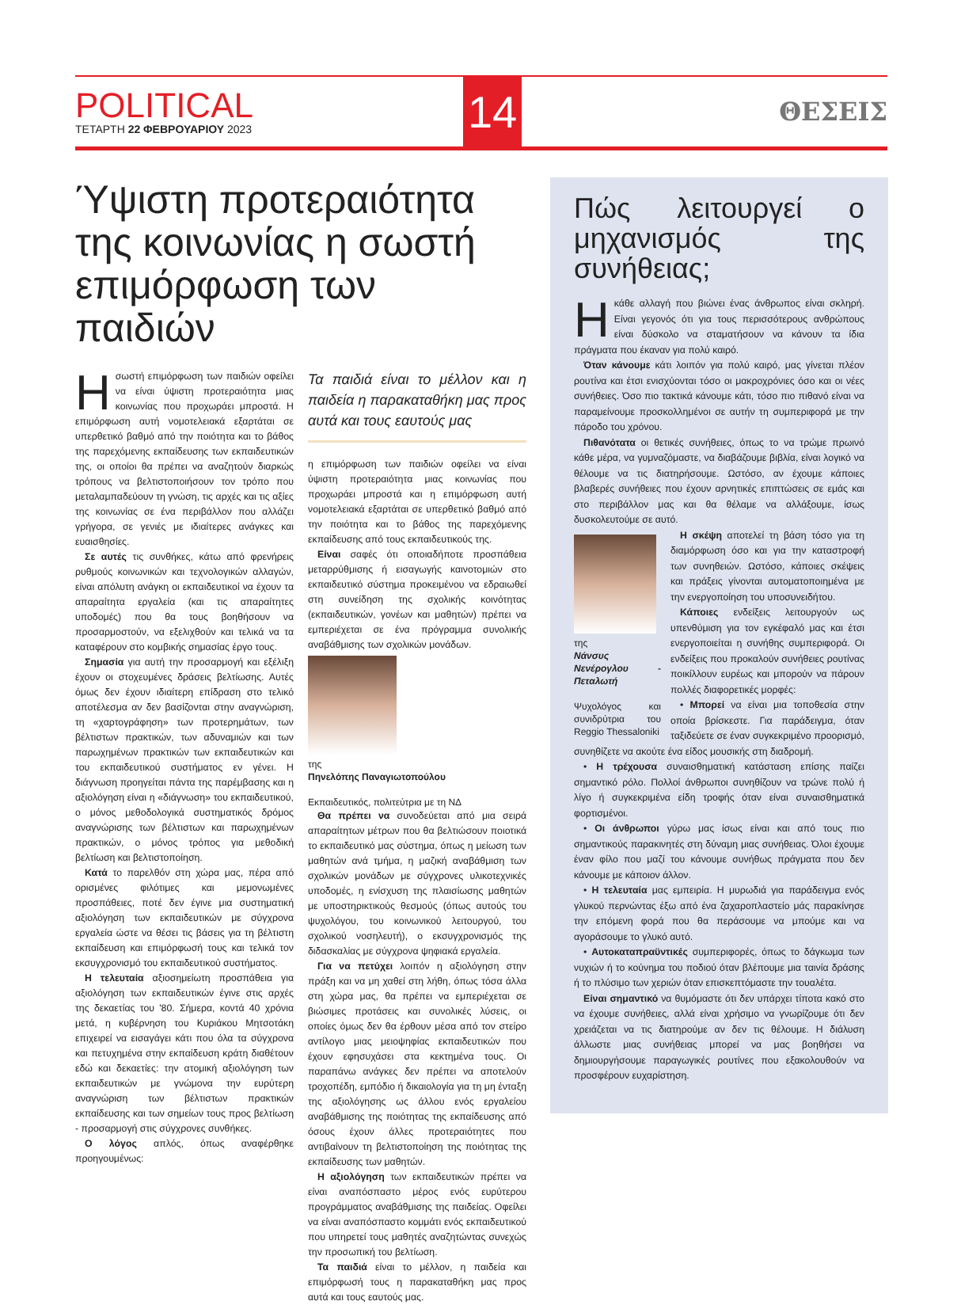POLITICAL
ΤΕΤΑΡΤΗ 22 ΦΕΒΡΟΥΑΡΙΟΥ 2023
14
ΘΕΣΕΙΣ
Ύψιστη προτεραιότητα της κοινωνίας η σωστή επιμόρφωση των παιδιών
Ησωστή επιμόρφωση των παιδιών οφείλει να είναι ύψιστη προτεραιότητα μιας κοινωνίας που προχωράει μπροστά. Η επιμόρφωση αυτή νομοτελειακά εξαρτάται σε υπερθετικό βαθμό από την ποιότητα και το βάθος της παρεχόμενης εκπαίδευσης των εκπαιδευτικών της, οι οποίοι θα πρέπει να αναζητούν διαρκώς τρόπους να βελτιστοποιήσουν τον τρόπο που μεταλαμπαδεύουν τη γνώση, τις αρχές και τις αξίες της κοινωνίας σε ένα περιβάλλον που αλλάζει γρήγορα, σε γενιές με ιδιαίτερες ανάγκες και ευαισθησίες.
Σε αυτές τις συνθήκες, κάτω από φρενήρεις ρυθμούς κοινωνικών και τεχνολογικών αλλαγών, είναι απόλυτη ανάγκη οι εκπαιδευτικοί να έχουν τα απαραίτητα εργαλεία (και τις απαραίτητες υποδομές) που θα τους βοηθήσουν να προσαρμοστούν, να εξελιχθούν και τελικά να τα καταφέρουν στο κομβικής σημασίας έργο τους.
Σημασία για αυτή την προσαρμογή και εξέλιξη έχουν οι στοχευμένες δράσεις βελτίωσης. Αυτές όμως δεν έχουν ιδιαίτερη επίδραση στο τελικό αποτέλεσμα αν δεν βασίζονται στην αναγνώριση, τη «χαρτογράφηση» των προτερημάτων, των βέλτιστων πρακτικών, των αδυναμιών και των παρωχημένων πρακτικών των εκπαιδευτικών και του εκπαιδευτικού συστήματος εν γένει. Η διάγνωση προηγείται πάντα της παρέμβασης και η αξιολόγηση είναι η «διάγνωση» του εκπαιδευτικού, ο μόνος μεθοδολογικά συστηματικός δρόμος αναγνώρισης των βέλτιστων και παρωχημένων πρακτικών, ο μόνος τρόπος για μεθοδική βελτίωση και βελτιστοποίηση.
Κατά το παρελθόν στη χώρα μας, πέρα από ορισμένες φιλότιμες και μεμονωμένες προσπάθειες, ποτέ δεν έγινε μια συστηματική αξιολόγηση των εκπαιδευτικών με σύγχρονα εργαλεία ώστε να θέσει τις βάσεις για τη βέλτιστη εκπαίδευση και επιμόρφωσή τους και τελικά τον εκσυγχρονισμό του εκπαιδευτικού συστήματος.
Η τελευταία αξιοσημείωτη προσπάθεια για αξιολόγηση των εκπαιδευτικών έγινε στις αρχές της δεκαετίας του '80. Σήμερα, κοντά 40 χρόνια μετά, η κυβέρνηση του Κυριάκου Μητσοτάκη επιχειρεί να εισαγάγει κάτι που όλα τα σύγχρονα και πετυχημένα στην εκπαίδευση κράτη διαθέτουν εδώ και δεκαετίες: την ατομική αξιολόγηση των εκπαιδευτικών με γνώμονα την ευρύτερη αναγνώριση των βέλτιστων πρακτικών εκπαίδευσης και των σημείων τους προς βελτίωση - προσαρμογή στις σύγχρονες συνθήκες.
Ο λόγος απλός, όπως αναφέρθηκε προηγουμένως:
Τα παιδιά είναι το μέλλον και η παιδεία η παρακαταθήκη μας προς αυτά και τους εαυτούς μας
η επιμόρφωση των παιδιών οφείλει να είναι ύψιστη προτεραιότητα μιας κοινωνίας που προχωράει μπροστά και η επιμόρφωση αυτή νομοτελειακά εξαρτάται σε υπερθετικό βαθμό από την ποιότητα και το βάθος της παρεχόμενης εκπαίδευσης από τους εκπαιδευτικούς της.
Είναι σαφές ότι οποιαδήποτε προσπάθεια μεταρρύθμισης ή εισαγωγής καινοτομιών στο εκπαιδευτικό σύστημα προκειμένου να εδραιωθεί στη συνείδηση της σχολικής κοινότητας (εκπαιδευτικών, γονέων και μαθητών) πρέπει να εμπεριέχεται σε ένα πρόγραμμα συνολικής αναβάθμισης των σχολικών μονάδων.
της
Πηνελόπης Παναγιωτοπούλου
Εκπαιδευτικός, πολιτεύτρια με τη ΝΔ
Θα πρέπει να συνοδεύεται από μια σειρά απαραίτητων μέτρων που θα βελτιώσουν ποιοτικά το εκπαιδευτικό μας σύστημα, όπως η μείωση των μαθητών ανά τμήμα, η μαζική αναβάθμιση των σχολικών μονάδων με σύγχρονες υλικοτεχνικές υποδομές, η ενίσχυση της πλαισίωσης μαθητών με υποστηρικτικούς θεσμούς (όπως αυτούς του ψυχολόγου, του κοινωνικού λειτουργού, του σχολικού νοσηλευτή), ο εκσυγχρονισμός της διδασκαλίας με σύγχρονα ψηφιακά εργαλεία.
Για να πετύχει λοιπόν η αξιολόγηση στην πράξη και να μη χαθεί στη λήθη, όπως τόσα άλλα στη χώρα μας, θα πρέπει να εμπεριέχεται σε βιώσιμες προτάσεις και συνολικές λύσεις, οι οποίες όμως δεν θα έρθουν μέσα από τον στείρο αντίλογο μιας μειοψηφίας εκπαιδευτικών που έχουν εφησυχάσει στα κεκτημένα τους. Οι παραπάνω ανάγκες δεν πρέπει να αποτελούν τροχοπέδη, εμπόδιο ή δικαιολογία για τη μη ένταξη της αξιολόγησης ως άλλου ενός εργαλείου αναβάθμισης της ποιότητας της εκπαίδευσης από όσους έχουν άλλες προτεραιότητες που αντιβαίνουν τη βελτιστοποίηση της ποιότητας της εκπαίδευσης των μαθητών.
Η αξιολόγηση των εκπαιδευτικών πρέπει να είναι αναπόσπαστο μέρος ενός ευρύτερου προγράμματος αναβάθμισης της παιδείας. Οφείλει να είναι αναπόσπαστο κομμάτι ενός εκπαιδευτικού που υπηρετεί τους μαθητές αναζητώντας συνεχώς την προσωπική του βελτίωση.
Τα παιδιά είναι το μέλλον, η παιδεία και επιμόρφωσή τους η παρακαταθήκη μας προς αυτά και τους εαυτούς μας.
Πώς λειτουργεί ο μηχανισμός της συνήθειας;
Ηκάθε αλλαγή που βιώνει ένας άνθρωπος είναι σκληρή. Είναι γεγονός ότι για τους περισσότερους ανθρώπους είναι δύσκολο να σταματήσουν να κάνουν τα ίδια πράγματα που έκαναν για πολύ καιρό.
Όταν κάνουμε κάτι λοιπόν για πολύ καιρό, μας γίνεται πλέον ρουτίνα και έτσι ενισχύονται τόσο οι μακροχρόνιες όσο και οι νέες συνήθειες. Όσο πιο τακτικά κάνουμε κάτι, τόσο πιο πιθανό είναι να παραμείνουμε προσκολλημένοι σε αυτήν τη συμπεριφορά με την πάροδο του χρόνου.
Πιθανότατα οι θετικές συνήθειες, όπως το να τρώμε πρωινό κάθε μέρα, να γυμναζόμαστε, να διαβάζουμε βιβλία, είναι λογικό να θέλουμε να τις διατηρήσουμε. Ωστόσο, αν έχουμε κάποιες βλαβερές συνήθειες που έχουν αρνητικές επιπτώσεις σε εμάς και στο περιβάλλον μας και θα θέλαμε να αλλάξουμε, ίσως δυσκολευτούμε σε αυτό.
της
Νάνσυς Νενέρογλου - Πεταλωτή
Ψυχολόγος και συνιδρύτρια του Reggio Thessaloniki
Η σκέψη αποτελεί τη βάση τόσο για τη διαμόρφωση όσο και για την καταστροφή των συνηθειών. Ωστόσο, κάποιες σκέψεις και πράξεις γίνονται αυτοματοποιημένα με την ενεργοποίηση του υποσυνειδήτου.
Κάποιες ενδείξεις λειτουργούν ως υπενθύμιση για τον εγκέφαλό μας και έτσι ενεργοποιείται η συνήθης συμπεριφορά. Οι ενδείξεις που προκαλούν συνήθειες ρουτίνας ποικίλλουν ευρέως και μπορούν να πάρουν πολλές διαφορετικές μορφές:
• Μπορεί να είναι μια τοποθεσία στην οποία βρίσκεστε. Για παράδειγμα, όταν ταξιδεύετε σε έναν συγκεκριμένο προορισμό, συνηθίζετε να ακούτε ένα είδος μουσικής στη διαδρομή.
• Η τρέχουσα συναισθηματική κατάσταση επίσης παίζει σημαντικό ρόλο. Πολλοί άνθρωποι συνηθίζουν να τρώνε πολύ ή λίγο ή συγκεκριμένα είδη τροφής όταν είναι συναισθηματικά φορτισμένοι.
• Οι άνθρωποι γύρω μας ίσως είναι και από τους πιο σημαντικούς παρακινητές στη δύναμη μιας συνήθειας. Όλοι έχουμε έναν φίλο που μαζί του κάνουμε συνήθως πράγματα που δεν κάνουμε με κάποιον άλλον.
• Η τελευταία μας εμπειρία. Η μυρωδιά για παράδειγμα ενός γλυκού περνώντας έξω από ένα ζαχαροπλαστείο μάς παρακίνησε την επόμενη φορά που θα περάσουμε να μπούμε και να αγοράσουμε το γλυκό αυτό.
• Αυτοκαταπραϋντικές συμπεριφορές, όπως το δάγκωμα των νυχιών ή το κούνημα του ποδιού όταν βλέπουμε μια ταινία δράσης ή το πλύσιμο των χεριών όταν επισκεπτόμαστε την τουαλέτα.
Είναι σημαντικό να θυμόμαστε ότι δεν υπάρχει τίποτα κακό στο να έχουμε συνήθειες, αλλά είναι χρήσιμο να γνωρίζουμε ότι δεν χρειάζεται να τις διατηρούμε αν δεν τις θέλουμε. Η διάλυση άλλωστε μιας συνήθειας μπορεί να μας βοηθήσει να δημιουργήσουμε παραγωγικές ρουτίνες που εξακολουθούν να προσφέρουν ευχαρίστηση.